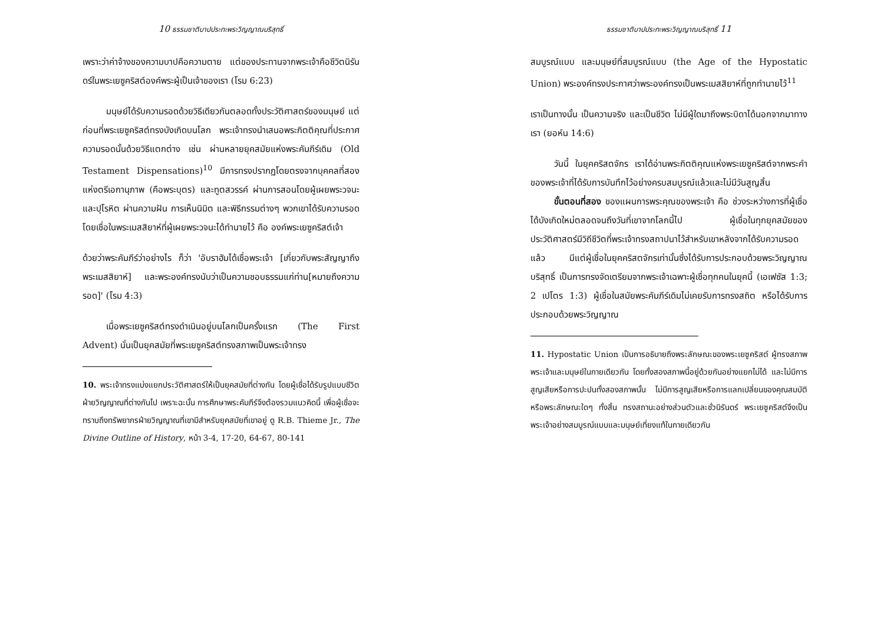10 ธรรมชาติบาปประทะพระวิญญาณบริสุทธิ์
เพราะว่าค่าจ้างของความบาปคือความตาย แต่ของประทานจากพระเจ้าคือชีวิตนิรันดร์ในพระเยซูคริสต์องค์พระผู้เป็นเจ้าของเรา (โรม 6:23)
มนุษย์ได้รับความรอดด้วยวิธีเดียวกันตลอดทั้งประวัติศาสตร์ของมนุษย์ แต่ก่อนที่พระเยซูคริสต์ทรงบังเกิดบนโลก พระเจ้าทรงนำเสนอพระกิตติคุณที่ประกาศความรอดนั้นด้วยวิธีแตกต่าง เช่น ผ่านหลายยุคสมัยแห่งพระคัมภีร์เดิม (Old Testament Dispensations)<sup>10</sup> มีการทรงปรากฏโดยตรงจากบุคคลที่สองแห่งตรีเอกานุภาพ (คือพระบุตร) และทูตสวรรค์ ผ่านการสอนโดยผู้เผยพระวจนะและปุโรหิต ผ่านความฝัน การเห็นนิมิต และพิธีกรรมต่างๆ พวกเขาได้รับความรอดโดยเชื่อในพระเมสสิยาห์ที่ผู้เผยพระวจนะได้ทำนายไว้ คือ องค์พระเยซูคริสต์เจ้า
ด้วยว่าพระคัมภีร์ว่าอย่างไร ก็ว่า 'อับราฮัมได้เชื่อพระเจ้า [เกี่ยวกับพระสัญญาถึงพระเมสสิยาห์] และพระองค์ทรงนับว่าเป็นความชอบธรรมแก่ท่าน[หมายถึงความรอด]' (โรม 4:3)
เมื่อพระเยซูคริสต์ทรงดำเนินอยู่บนโลกเป็นครั้งแรก (The First Advent) นั่นเป็นยุคสมัยที่พระเยซูคริสต์ทรงสภาพเป็นพระเจ้าทรง
10. พระเจ้าทรงแบ่งแยกประวัติศาสตร์ให้เป็นยุคสมัยที่ต่างกัน โดยผู้เชื่อได้รับรูปแบบชีวิตฝ่ายวิญญาณที่ต่างกันไป เพราะฉะนั้น การศึกษาพระคัมภีร์จึงต้องรวมแนวคิดนี้ เพื่อผู้เชื่อจะทราบถึงทรัพยากรฝ่ายวิญญาณที่เขามีสำหรับยุคสมัยที่เขาอยู่ ดู R.B. Thieme Jr., The Divine Outline of History, หน้า 3-4, 17-20, 64-67, 80-141
ธรรมชาติบาปประทะพระวิญญาณบริสุทธิ์ 11
สมบูรณ์แบบ และมนุษย์ที่สมบูรณ์แบบ (the Age of the Hypostatic Union) พระองค์ทรงประกาศว่าพระองค์ทรงเป็นพระเมสสิยาห์ที่ถูกทำนายไว้<sup>11</sup>
เราเป็นทางนั้น เป็นความจริง และเป็นชีวิต ไม่มีผู้ใดมาถึงพระบิดาได้นอกจากมาทางเรา (ยอห์น 14:6)
วันนี้ ในยุคคริสตจักร เราได้อ่านพระกิตติคุณแห่งพระเยซูคริสต์จากพระคำของพระเจ้าที่ได้รับการบันทึกไว้อย่างครบสมบูรณ์แล้วและไม่มีวันสูญสิ้น
ขั้นตอนที่สอง ของแผนการพระคุณของพระเจ้า คือ ช่วงระหว่างการที่ผู้เชื่อได้บังเกิดใหม่ตลอดจนถึงวันที่เขาจากโลกนี้ไป ผู้เชื่อในทุกยุคสมัยของประวัติศาสตร์มีวิถีชีวิตที่พระเจ้าทรงสถาปนาไว้สำหรับเขาหลังจากได้รับความรอดแล้ว มีแต่ผู้เชื่อในยุคคริสตจักรเท่านั้นซึ่งได้รับการประกอบด้วยพระวิญญาณบริสุทธิ์ เป็นการทรงจัดเตรียมจากพระเจ้าเฉพาะผู้เชื่อทุกคนในยุคนี้ (เอเฟซัส 1:3; 2 เปโตร 1:3) ผู้เชื่อในสมัยพระคัมภีร์เดิมไม่เคยรับการทรงสถิต หรือได้รับการประกอบด้วยพระวิญญาณ
11. Hypostatic Union เป็นการอธิบายถึงพระลักษณะของพระเยซูคริสต์ ผู้ทรงสภาพพระเจ้าและมนุษย์ในกายเดียวกัน โดยทั้งสองสภาพนี้อยู่ด้วยกันอย่างแยกไม่ได้ และไม่มีการสูญเสียหรือการปะปนทั้งสองสภาพนั้น ไม่มีการสูญเสียหรือการแลกเปลี่ยนของคุณสมบัติหรือพระลักษณะใดๆ ทั้งสิ้น ทรงสถานะอย่างส่วนตัวและชั่วนิรันดร์ พระเยซูคริสต์จึงเป็นพระเจ้าอย่างสมบูรณ์แบบและมนุษย์เที่ยงแท้ในกายเดียวกัน